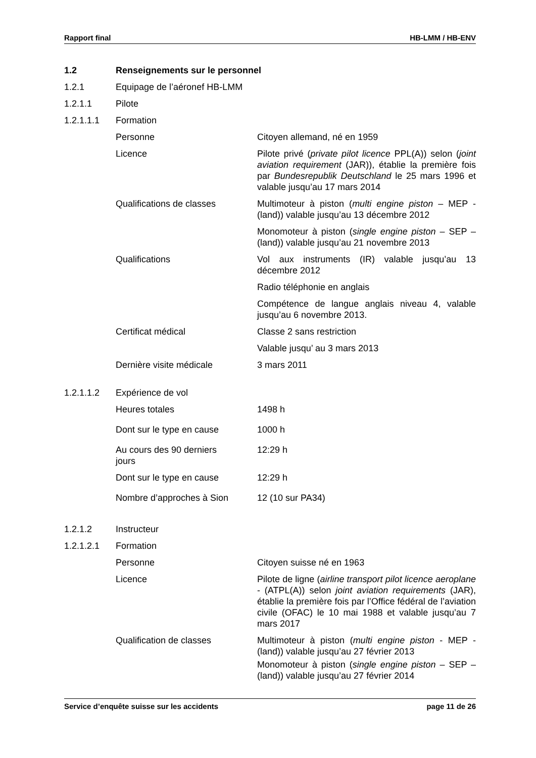Rapport final HB-LMM / HB-ENV
1.2 Renseignements sur le personnel
1.2.1 Equipage de l’aéronef HB-LMM
1.2.1.1 Pilote
1.2.1.1.1 Formation
Personne Citoyen allemand, né en 1959
Licence Pilote privé (private pilot licence PPL(A)) selon (joint aviation requirement (JAR)), établie la première fois par Bundesrepublik Deutschland le 25 mars 1996 et valable jusqu’au 17 mars 2014
Qualifications de classes Multimoteur à piston (multi engine piston – MEP - (land)) valable jusqu’au 13 décembre 2012
Monomoteur à piston (single engine piston – SEP – (land)) valable jusqu’au 21 novembre 2013
Qualifications Vol aux instruments (IR) valable jusqu’au 13 décembre 2012
Radio téléphonie en anglais
Compétence de langue anglais niveau 4, valable jusqu’au 6 novembre 2013.
Certificat médical Classe 2 sans restriction
Valable jusqu’ au 3 mars 2013
Dernière visite médicale 3 mars 2011
1.2.1.1.2 Expérience de vol
Heures totales 1498 h
Dont sur le type en cause 1000 h
Au cours des 90 derniers
jours
12:29 h
Dont sur le type en cause 12:29 h
Nombre d’approches à Sion 12 (10 sur PA34)
1.2.1.2 Instructeur
1.2.1.2.1 Formation
Personne Citoyen suisse né en 1963
Licence Pilote de ligne (airline transport pilot licence aeroplane - (ATPL(A)) selon joint aviation requirements (JAR), établie la première fois par l’Office fédéral de l’aviation civile (OFAC) le 10 mai 1988 et valable jusqu’au 7 mars 2017
Qualification de classes Multimoteur à piston (multi engine piston - MEP - (land)) valable jusqu’au 27 février 2013
Monomoteur à piston (single engine piston – SEP – (land)) valable jusqu’au 27 février 2014
Service d’enquête suisse sur les accidents page 11 de 26